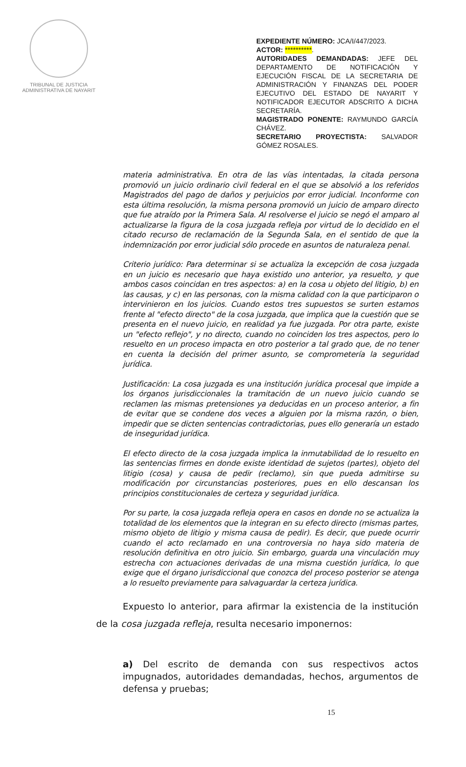TRIBUNAL DE JUSTICIA
ADMINISTRATIVA DE NAYARIT
EXPEDIENTE NÚMERO: JCA/I/447/2023.
ACTOR: **********.
AUTORIDADES DEMANDADAS: JEFE DEL DEPARTAMENTO DE NOTIFICACIÓN Y EJECUCIÓN FISCAL DE LA SECRETARIA DE ADMINISTRACIÓN Y FINANZAS DEL PODER EJECUTIVO DEL ESTADO DE NAYARIT Y NOTIFICADOR EJECUTOR ADSCRITO A DICHA SECRETARÍA.
MAGISTRADO PONENTE: RAYMUNDO GARCÍA CHÁVEZ.
SECRETARIO PROYECTISTA: SALVADOR GÓMEZ ROSALES.
materia administrativa. En otra de las vías intentadas, la citada persona promovió un juicio ordinario civil federal en el que se absolvió a los referidos Magistrados del pago de daños y perjuicios por error judicial. Inconforme con esta última resolución, la misma persona promovió un juicio de amparo directo que fue atraído por la Primera Sala. Al resolverse el juicio se negó el amparo al actualizarse la figura de la cosa juzgada refleja por virtud de lo decidido en el citado recurso de reclamación de la Segunda Sala, en el sentido de que la indemnización por error judicial sólo procede en asuntos de naturaleza penal.
Criterio jurídico: Para determinar si se actualiza la excepción de cosa juzgada en un juicio es necesario que haya existido uno anterior, ya resuelto, y que ambos casos coincidan en tres aspectos: a) en la cosa u objeto del litigio, b) en las causas, y c) en las personas, con la misma calidad con la que participaron o intervinieron en los juicios. Cuando estos tres supuestos se surten estamos frente al "efecto directo" de la cosa juzgada, que implica que la cuestión que se presenta en el nuevo juicio, en realidad ya fue juzgada. Por otra parte, existe un "efecto reflejo", y no directo, cuando no coinciden los tres aspectos, pero lo resuelto en un proceso impacta en otro posterior a tal grado que, de no tener en cuenta la decisión del primer asunto, se comprometería la seguridad jurídica.
Justificación: La cosa juzgada es una institución jurídica procesal que impide a los órganos jurisdiccionales la tramitación de un nuevo juicio cuando se reclamen las mismas pretensiones ya deducidas en un proceso anterior, a fin de evitar que se condene dos veces a alguien por la misma razón, o bien, impedir que se dicten sentencias contradictorias, pues ello generaría un estado de inseguridad jurídica.
El efecto directo de la cosa juzgada implica la inmutabilidad de lo resuelto en las sentencias firmes en donde existe identidad de sujetos (partes), objeto del litigio (cosa) y causa de pedir (reclamo), sin que pueda admitirse su modificación por circunstancias posteriores, pues en ello descansan los principios constitucionales de certeza y seguridad jurídica.
Por su parte, la cosa juzgada refleja opera en casos en donde no se actualiza la totalidad de los elementos que la integran en su efecto directo (mismas partes, mismo objeto de litigio y misma causa de pedir). Es decir, que puede ocurrir cuando el acto reclamado en una controversia no haya sido materia de resolución definitiva en otro juicio. Sin embargo, guarda una vinculación muy estrecha con actuaciones derivadas de una misma cuestión jurídica, lo que exige que el órgano jurisdiccional que conozca del proceso posterior se atenga a lo resuelto previamente para salvaguardar la certeza jurídica.
Expuesto lo anterior, para afirmar la existencia de la institución de la cosa juzgada refleja, resulta necesario imponernos:
a) Del escrito de demanda con sus respectivos actos impugnados, autoridades demandadas, hechos, argumentos de defensa y pruebas;
15